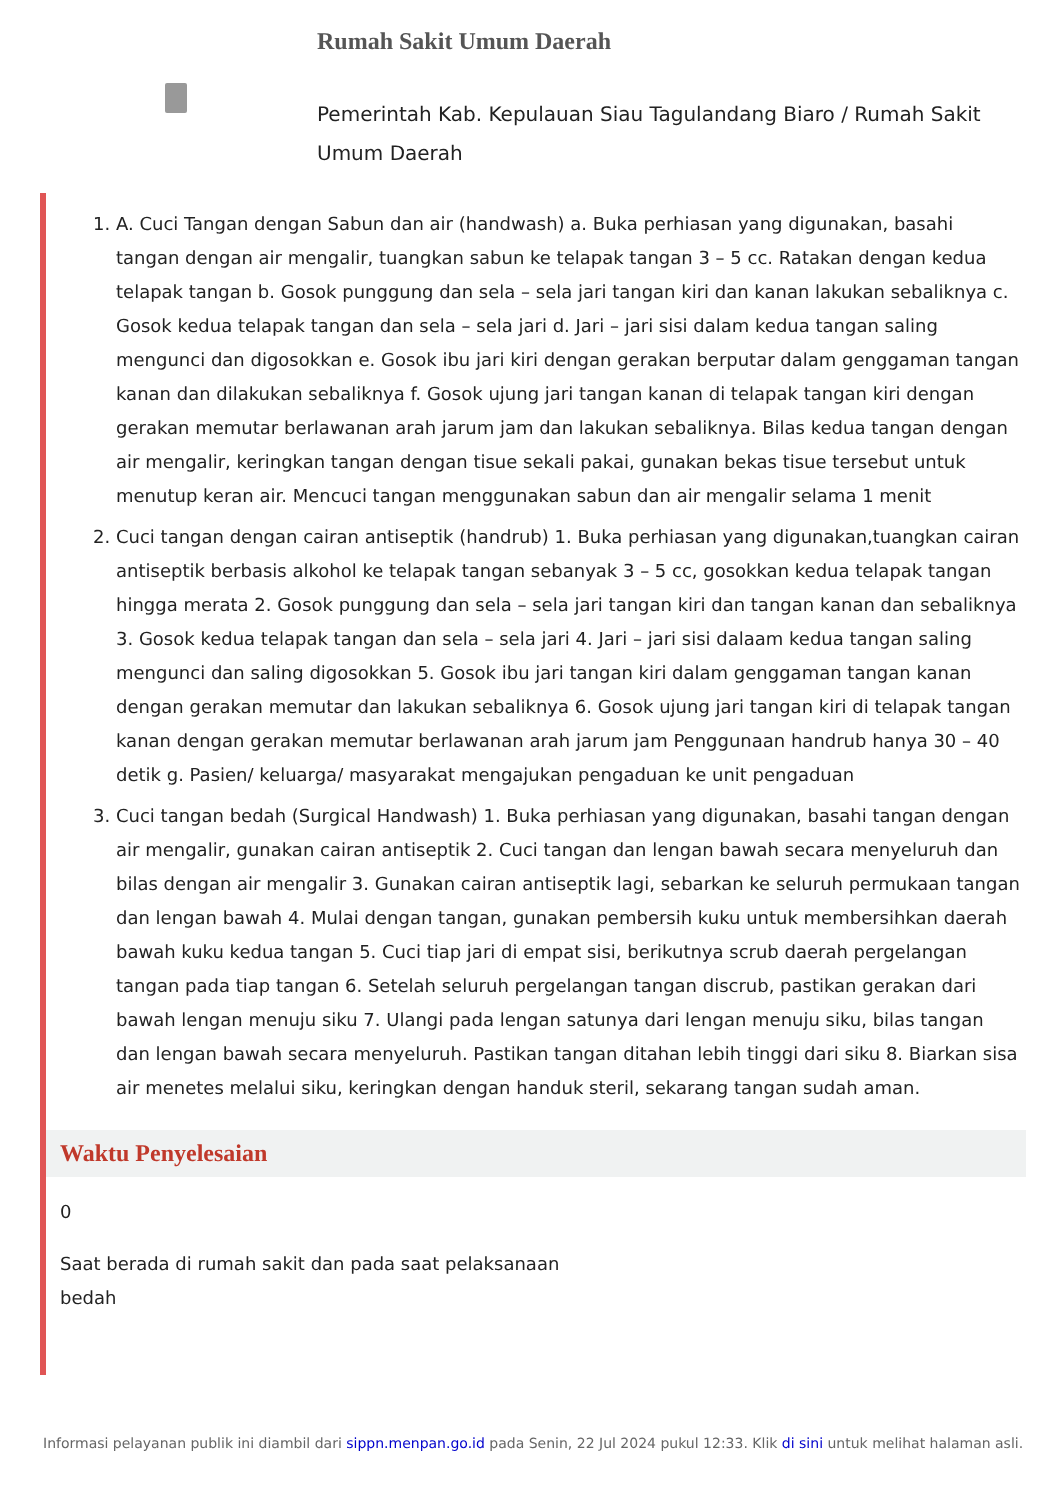Rumah Sakit Umum Daerah
Pemerintah Kab. Kepulauan Siau Tagulandang Biaro / Rumah Sakit Umum Daerah
1. A. Cuci Tangan dengan Sabun dan air (handwash) a. Buka perhiasan yang digunakan, basahi tangan dengan air mengalir, tuangkan sabun ke telapak tangan 3 – 5 cc. Ratakan dengan kedua telapak tangan b. Gosok punggung dan sela – sela jari tangan kiri dan kanan lakukan sebaliknya c. Gosok kedua telapak tangan dan sela – sela jari d. Jari – jari sisi dalam kedua tangan saling mengunci dan digosokkan e. Gosok ibu jari kiri dengan gerakan berputar dalam genggaman tangan kanan dan dilakukan sebaliknya f. Gosok ujung jari tangan kanan di telapak tangan kiri dengan gerakan memutar berlawanan arah jarum jam dan lakukan sebaliknya. Bilas kedua tangan dengan air mengalir, keringkan tangan dengan tisue sekali pakai, gunakan bekas tisue tersebut untuk menutup keran air. Mencuci tangan menggunakan sabun dan air mengalir selama 1 menit
2. Cuci tangan dengan cairan antiseptik (handrub) 1. Buka perhiasan yang digunakan,tuangkan cairan antiseptik berbasis alkohol ke telapak tangan sebanyak 3 – 5 cc, gosokkan kedua telapak tangan hingga merata 2. Gosok punggung dan sela – sela jari tangan kiri dan tangan kanan dan sebaliknya 3. Gosok kedua telapak tangan dan sela – sela jari 4. Jari – jari sisi dalaam kedua tangan saling mengunci dan saling digosokkan 5. Gosok ibu jari tangan kiri dalam genggaman tangan kanan dengan gerakan memutar dan lakukan sebaliknya 6. Gosok ujung jari tangan kiri di telapak tangan kanan dengan gerakan memutar berlawanan arah jarum jam Penggunaan handrub hanya 30 – 40 detik g. Pasien/ keluarga/ masyarakat mengajukan pengaduan ke unit pengaduan
3. Cuci tangan bedah (Surgical Handwash) 1. Buka perhiasan yang digunakan, basahi tangan dengan air mengalir, gunakan cairan antiseptik 2. Cuci tangan dan lengan bawah secara menyeluruh dan bilas dengan air mengalir 3. Gunakan cairan antiseptik lagi, sebarkan ke seluruh permukaan tangan dan lengan bawah 4. Mulai dengan tangan, gunakan pembersih kuku untuk membersihkan daerah bawah kuku kedua tangan 5. Cuci tiap jari di empat sisi, berikutnya scrub daerah pergelangan tangan pada tiap tangan 6. Setelah seluruh pergelangan tangan discrub, pastikan gerakan dari bawah lengan menuju siku 7. Ulangi pada lengan satunya dari lengan menuju siku, bilas tangan dan lengan bawah secara menyeluruh. Pastikan tangan ditahan lebih tinggi dari siku 8. Biarkan sisa air menetes melalui siku, keringkan dengan handuk steril, sekarang tangan sudah aman.
Waktu Penyelesaian
0
Saat berada di rumah sakit dan pada saat pelaksanaan bedah
Informasi pelayanan publik ini diambil dari sippn.menpan.go.id pada Senin, 22 Jul 2024 pukul 12:33. Klik di sini untuk melihat halaman asli.